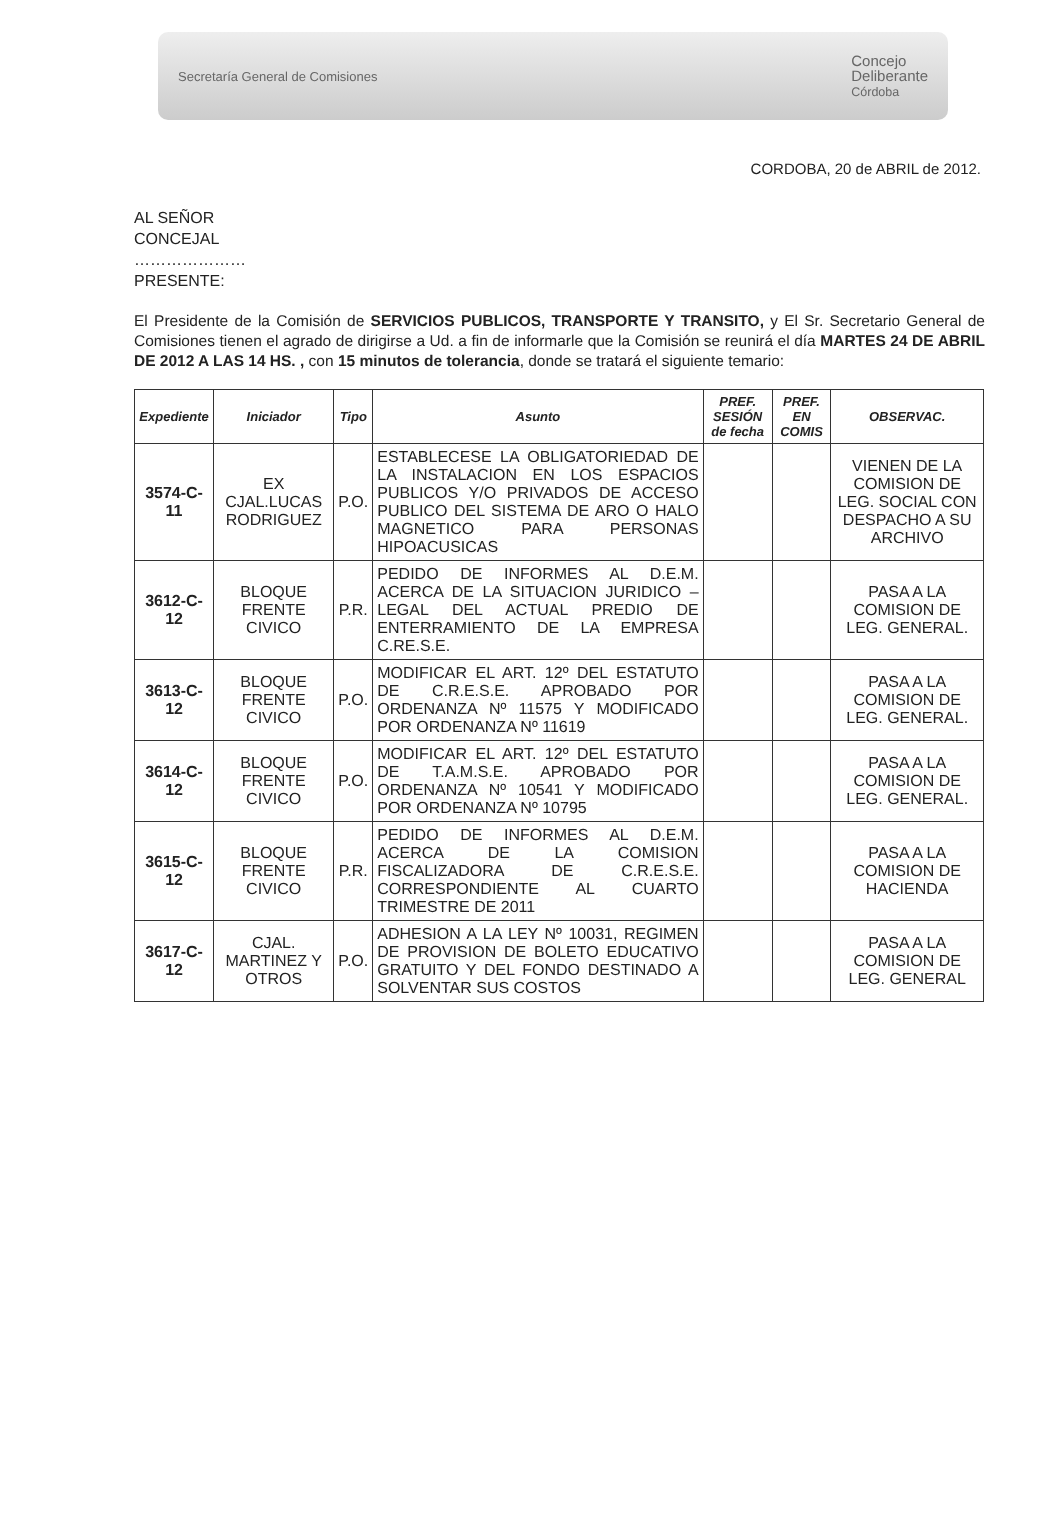Secretaría General de Comisiones Concejo
Deliberante
Córdoba
CORDOBA, 20 de ABRIL de 2012.
AL SEÑOR
CONCEJAL
…………………
PRESENTE:
El Presidente de la Comisión de SERVICIOS PUBLICOS, TRANSPORTE Y TRANSITO, y El Sr. Secretario General de Comisiones tienen el agrado de dirigirse a Ud. a fin de informarle que la Comisión se reunirá el día MARTES 24 DE ABRIL DE 2012 A LAS 14 HS. , con 15 minutos de tolerancia, donde se tratará el siguiente temario:
| Expediente | Iniciador | Tipo | Asunto | PREF. SESIÓN de fecha | PREF. EN COMIS | OBSERVAC. |
| --- | --- | --- | --- | --- | --- | --- |
| 3574-C-11 | EX CJAL.LUCAS RODRIGUEZ | P.O. | ESTABLECESE LA OBLIGATORIEDAD DE LA INSTALACION EN LOS ESPACIOS PUBLICOS Y/O PRIVADOS DE ACCESO PUBLICO DEL SISTEMA DE ARO O HALO MAGNETICO PARA PERSONAS HIPOACUSICAS | | | VIENEN DE LA COMISION DE LEG. SOCIAL CON DESPACHO A SU ARCHIVO |
| 3612-C-12 | BLOQUE FRENTE CIVICO | P.R. | PEDIDO DE INFORMES AL D.E.M. ACERCA DE LA SITUACION JURIDICO – LEGAL DEL ACTUAL PREDIO DE ENTERRAMIENTO DE LA EMPRESA C.RE.S.E. | | | PASA A LA COMISION DE LEG. GENERAL. |
| 3613-C-12 | BLOQUE FRENTE CIVICO | P.O. | MODIFICAR EL ART. 12º DEL ESTATUTO DE C.R.E.S.E. APROBADO POR ORDENANZA Nº 11575 Y MODIFICADO POR ORDENANZA Nº 11619 | | | PASA A LA COMISION DE LEG. GENERAL. |
| 3614-C-12 | BLOQUE FRENTE CIVICO | P.O. | MODIFICAR EL ART. 12º DEL ESTATUTO DE T.A.M.S.E. APROBADO POR ORDENANZA Nº 10541 Y MODIFICADO POR ORDENANZA Nº 10795 | | | PASA A LA COMISION DE LEG. GENERAL. |
| 3615-C-12 | BLOQUE FRENTE CIVICO | P.R. | PEDIDO DE INFORMES AL D.E.M. ACERCA DE LA COMISION FISCALIZADORA DE C.R.E.S.E. CORRESPONDIENTE AL CUARTO TRIMESTRE DE 2011 | | | PASA A LA COMISION DE HACIENDA |
| 3617-C-12 | CJAL. MARTINEZ Y OTROS | P.O. | ADHESION A LA LEY Nº 10031, REGIMEN DE PROVISION DE BOLETO EDUCATIVO GRATUITO Y DEL FONDO DESTINADO A SOLVENTAR SUS COSTOS | | | PASA A LA COMISION DE LEG. GENERAL |